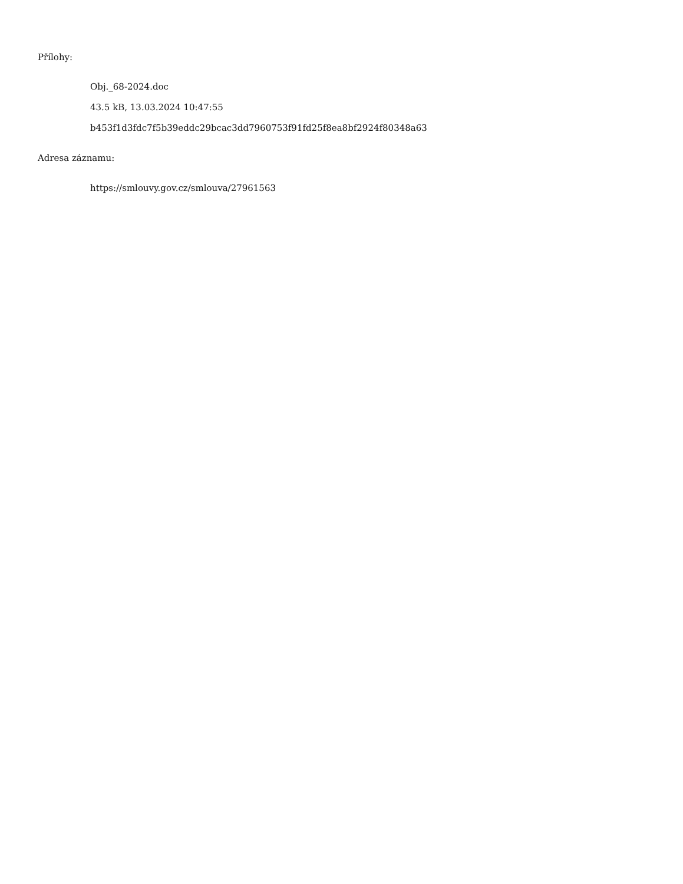Přílohy:
Obj._68-2024.doc
43.5 kB, 13.03.2024 10:47:55
b453f1d3fdc7f5b39eddc29bcac3dd7960753f91fd25f8ea8bf2924f80348a63
Adresa záznamu:
https://smlouvy.gov.cz/smlouva/27961563